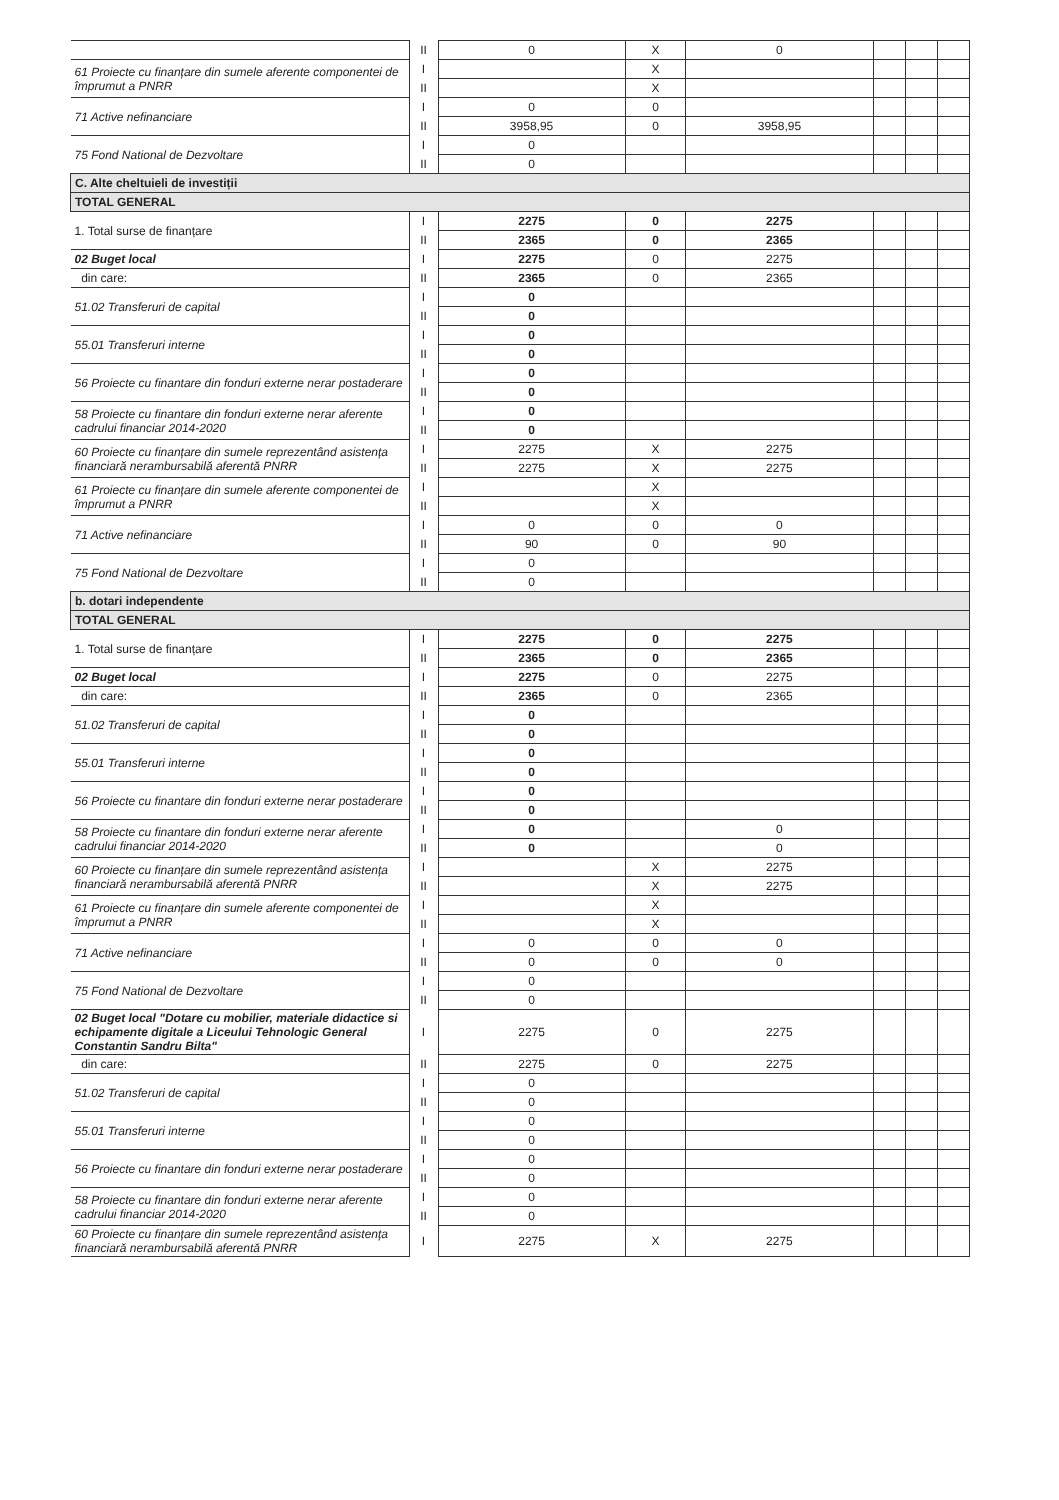| | II | 0 | X | 0 | | | |
| 61 Proiecte cu finanțare din sumele aferente componentei de împrumut a PNRR | I | | X | | | | |
| | II | | X | | | | |
| 71 Active nefinanciare | I | 0 | 0 | | | | |
| | II | 3958,95 | 0 | 3958,95 | | | |
| 75 Fond National de Dezvoltare | I | 0 | | | | | |
| | II | 0 | | | | | |
| C. Alte cheltuieli de investiții | | | | | | | |
| TOTAL GENERAL | | | | | | | |
| 1. Total surse de finanțare | I | 2275 | 0 | 2275 | | | |
| | II | 2365 | 0 | 2365 | | | |
| 02 Buget local | I | 2275 | 0 | 2275 | | | |
| din care: | II | 2365 | 0 | 2365 | | | |
| 51.02 Transferuri de capital | I | 0 | | | | | |
| | II | 0 | | | | | |
| 55.01 Transferuri interne | I | 0 | | | | | |
| | II | 0 | | | | | |
| 56 Proiecte cu finantare din fonduri externe nerar postaderare | I | 0 | | | | | |
| | II | 0 | | | | | |
| 58 Proiecte cu finantare din fonduri externe nerar aferente cadrului financiar 2014-2020 | I | 0 | | | | | |
| | II | 0 | | | | | |
| 60 Proiecte cu finanțare din sumele reprezentând asistența financiară nerambursabilă aferentă PNRR | I | 2275 | X | 2275 | | | |
| | II | 2275 | X | 2275 | | | |
| 61 Proiecte cu finanțare din sumele aferente componentei de împrumut a PNRR | I | | X | | | | |
| | II | | X | | | | |
| 71 Active nefinanciare | I | 0 | 0 | 0 | | | |
| | II | 90 | 0 | 90 | | | |
| 75 Fond National de Dezvoltare | I | 0 | | | | | |
| | II | 0 | | | | | |
| b. dotari independente | | | | | | | |
| TOTAL GENERAL | | | | | | | |
| 1. Total surse de finanțare | I | 2275 | 0 | 2275 | | | |
| | II | 2365 | 0 | 2365 | | | |
| 02 Buget local | I | 2275 | 0 | 2275 | | | |
| din care: | II | 2365 | 0 | 2365 | | | |
| 51.02 Transferuri de capital | I | 0 | | | | | |
| | II | 0 | | | | | |
| 55.01 Transferuri interne | I | 0 | | | | | |
| | II | 0 | | | | | |
| 56 Proiecte cu finantare din fonduri externe nerar postaderare | I | 0 | | | | | |
| | II | 0 | | | | | |
| 58 Proiecte cu finantare din fonduri externe nerar aferente cadrului financiar 2014-2020 | I | 0 | | 0 | | | |
| | II | 0 | | 0 | | | |
| 60 Proiecte cu finanțare din sumele reprezentând asistența financiară nerambursabilă aferentă PNRR | I | | X | 2275 | | | |
| | II | | X | 2275 | | | |
| 61 Proiecte cu finanțare din sumele aferente componentei de împrumut a PNRR | I | | X | | | | |
| | II | | X | | | | |
| 71 Active nefinanciare | I | 0 | 0 | 0 | | | |
| | II | 0 | 0 | 0 | | | |
| 75 Fond National de Dezvoltare | I | 0 | | | | | |
| | II | 0 | | | | | |
| 02 Buget local "Dotare cu mobilier, materiale didactice si echipamente digitale a Liceului Tehnologic General Constantin Sandru Bilta" | I | 2275 | 0 | 2275 | | | |
| din care: | II | 2275 | 0 | 2275 | | | |
| 51.02 Transferuri de capital | I | 0 | | | | | |
| | II | 0 | | | | | |
| 55.01 Transferuri interne | I | 0 | | | | | |
| | II | 0 | | | | | |
| 56 Proiecte cu finantare din fonduri externe nerar postaderare | I | 0 | | | | | |
| | II | 0 | | | | | |
| 58 Proiecte cu finantare din fonduri externe nerar aferente cadrului financiar 2014-2020 | I | 0 | | | | | |
| | II | 0 | | | | | |
| 60 Proiecte cu finanțare din sumele reprezentând asistența financiară nerambursabilă aferentă PNRR | I | 2275 | X | 2275 | | | |